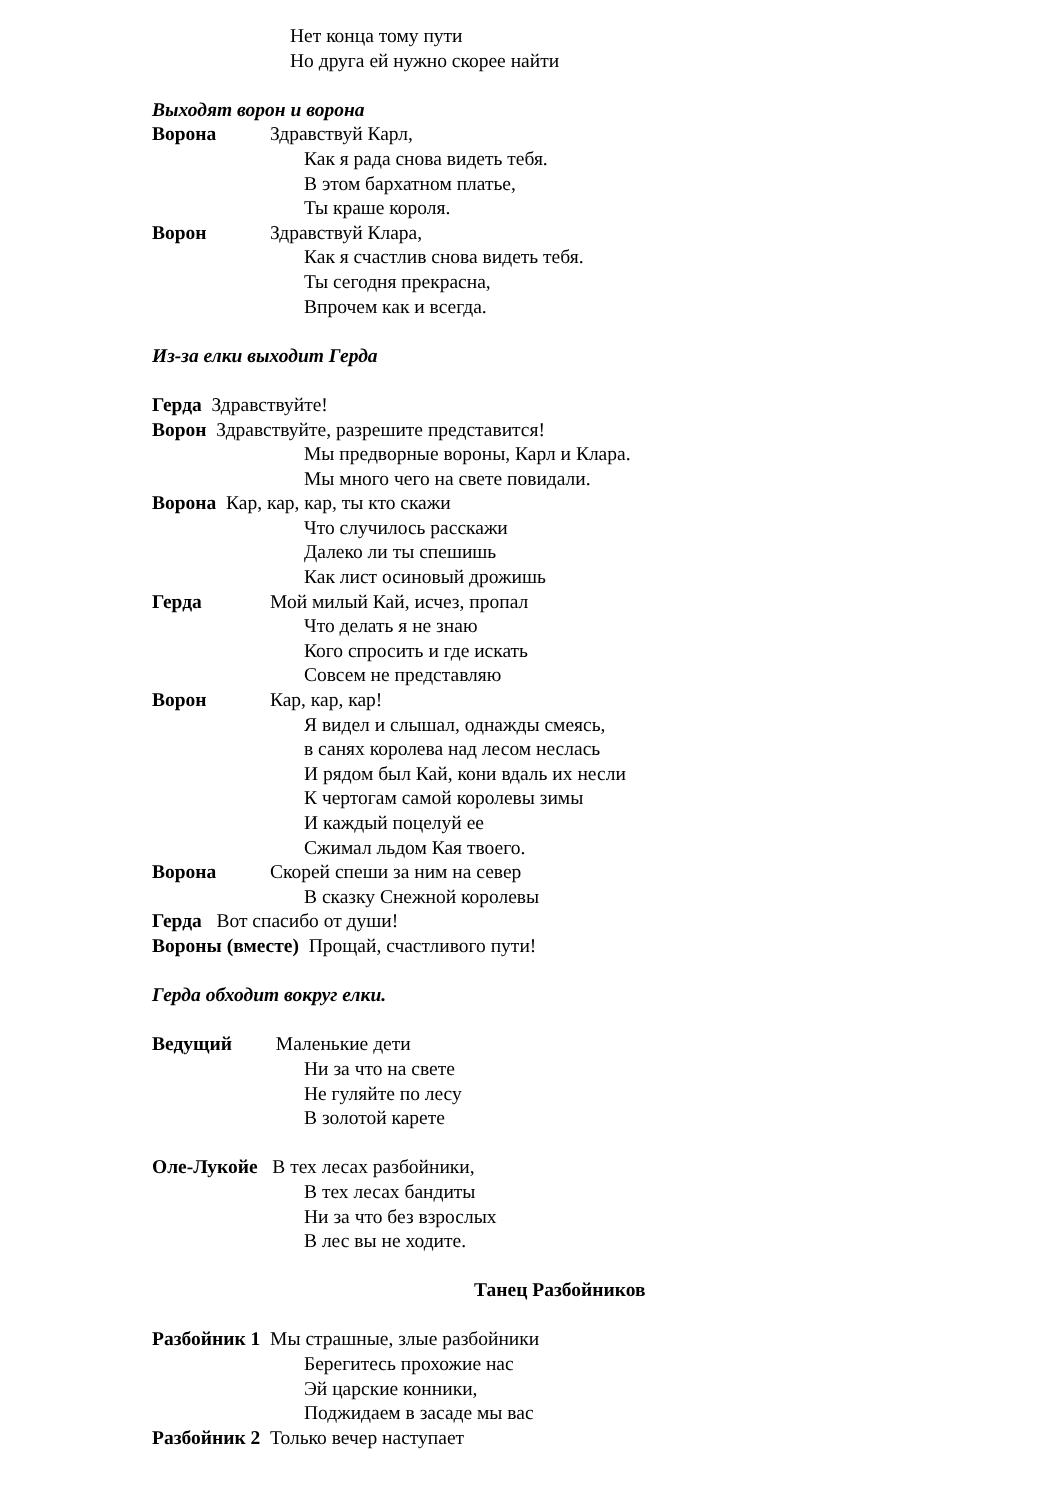Нет конца тому пути
Но друга ей нужно скорее найти
Выходят ворон и ворона
Ворона Здравствуй Карл,
Как я рада снова видеть тебя.
В этом бархатном платье,
Ты краше короля.
Ворон Здравствуй Клара,
Как я счастлив снова видеть тебя.
Ты сегодня прекрасна,
Впрочем как и всегда.
Из-за елки выходит Герда
Герда Здравствуйте!
Ворон Здравствуйте, разрешите представится!
Мы предворные вороны, Карл и Клара.
Мы много чего на свете повидали.
Ворона Кар, кар, кар, ты кто скажи
Что случилось расскажи
Далеко ли ты спешишь
Как лист осиновый дрожишь
Герда Мой милый Кай, исчез, пропал
Что делать я не знаю
Кого спросить и где искать
Совсем не представляю
Ворон Кар, кар, кар!
Я видел и слышал, однажды смеясь,
в санях королева над лесом неслась
И рядом был Кай, кони вдаль их несли
К чертогам самой королевы зимы
И каждый поцелуй ее
Сжимал льдом Кая твоего.
Ворона Скорей спеши за ним на север
В сказку Снежной королевы
Герда Вот спасибо от души!
Вороны (вместе) Прощай, счастливого пути!
Герда обходит вокруг елки.
Ведущий Маленькие дети
Ни за что на свете
Не гуляйте по лесу
В золотой карете
Оле-Лукойе В тех лесах разбойники,
В тех лесах бандиты
Ни за что без взрослых
В лес вы не ходите.
Танец Разбойников
Разбойник 1 Мы страшные, злые разбойники
Берегитесь прохожие нас
Эй царские конники,
Поджидаем в засаде мы вас
Разбойник 2 Только вечер наступает